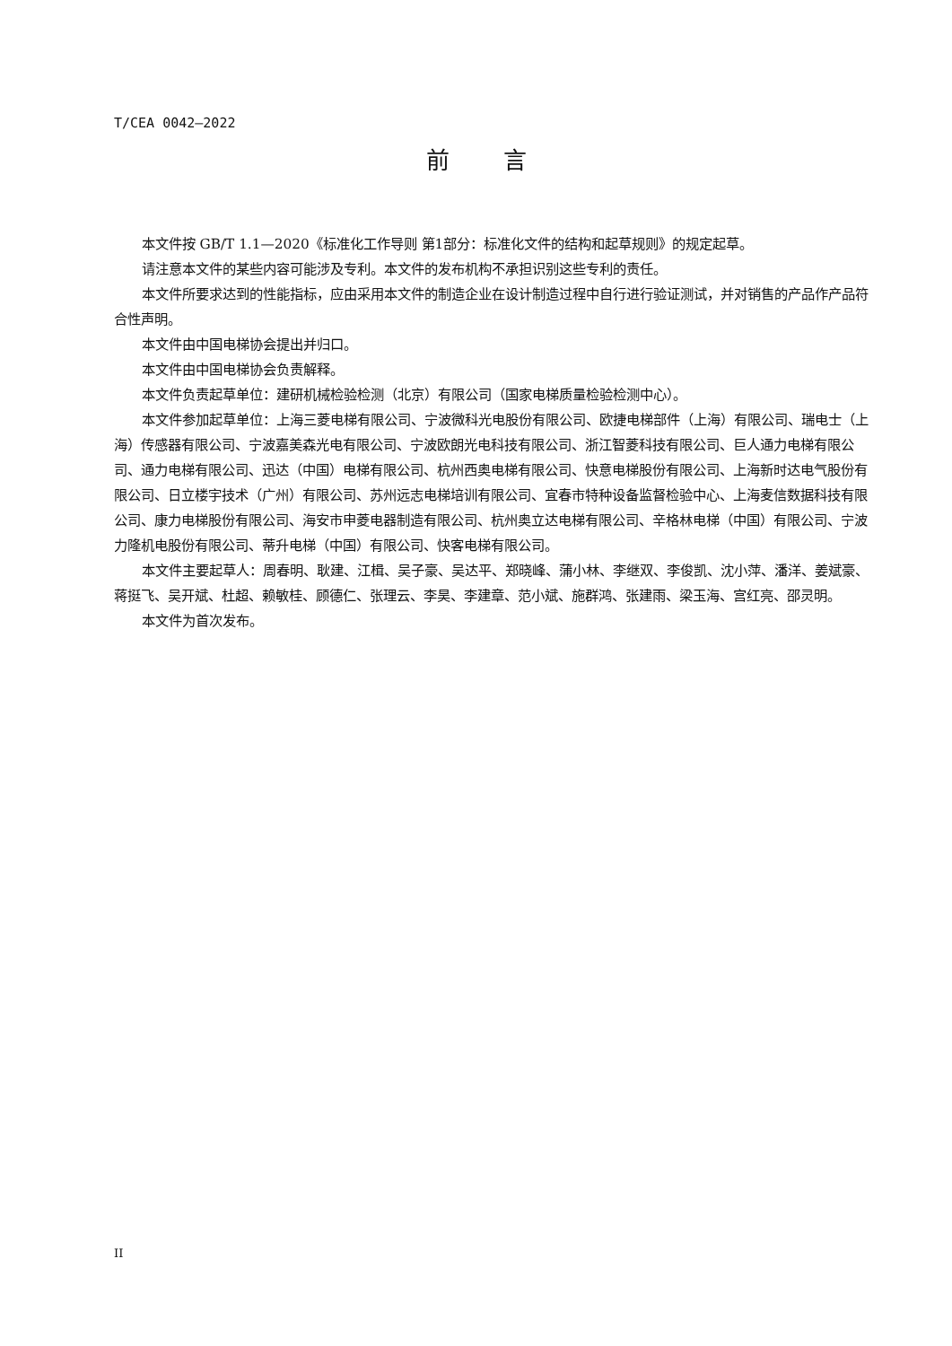T/CEA 0042—2022
前言
本文件按 GB/T 1.1—2020《标准化工作导则 第1部分：标准化文件的结构和起草规则》的规定起草。
请注意本文件的某些内容可能涉及专利。本文件的发布机构不承担识别这些专利的责任。
本文件所要求达到的性能指标，应由采用本文件的制造企业在设计制造过程中自行进行验证测试，并对销售的产品作产品符合性声明。
本文件由中国电梯协会提出并归口。
本文件由中国电梯协会负责解释。
本文件负责起草单位：建研机械检验检测（北京）有限公司（国家电梯质量检验检测中心）。
本文件参加起草单位：上海三菱电梯有限公司、宁波微科光电股份有限公司、欧捷电梯部件（上海）有限公司、瑞电士（上海）传感器有限公司、宁波嘉美森光电有限公司、宁波欧朗光电科技有限公司、浙江智菱科技有限公司、巨人通力电梯有限公司、通力电梯有限公司、迅达（中国）电梯有限公司、杭州西奥电梯有限公司、快意电梯股份有限公司、上海新时达电气股份有限公司、日立楼宇技术（广州）有限公司、苏州远志电梯培训有限公司、宜春市特种设备监督检验中心、上海麦信数据科技有限公司、康力电梯股份有限公司、海安市申菱电器制造有限公司、杭州奥立达电梯有限公司、辛格林电梯（中国）有限公司、宁波力隆机电股份有限公司、蒂升电梯（中国）有限公司、快客电梯有限公司。
本文件主要起草人：周春明、耿建、江楫、吴子豪、吴达平、郑晓峰、蒲小林、李继双、李俊凯、沈小萍、潘洋、姜斌豪、蒋挺飞、吴开斌、杜超、赖敏桂、顾德仁、张理云、李昊、李建章、范小斌、施群鸿、张建雨、梁玉海、宫红亮、邵灵明。
本文件为首次发布。
II